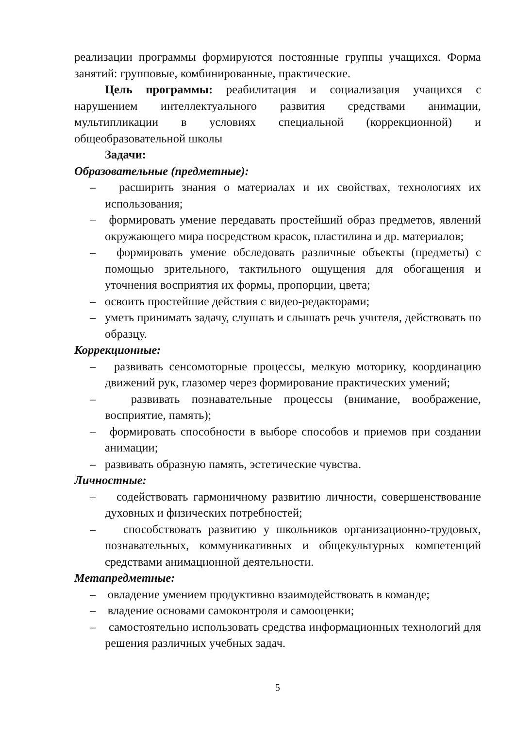реализации программы формируются постоянные группы учащихся. Форма занятий: групповые, комбинированные, практические.
Цель программы: реабилитация и социализация учащихся с нарушением интеллектуального развития средствами анимации, мультипликации в условиях специальной (коррекционной) и общеобразовательной школы
Задачи:
Образовательные (предметные):
– расширить знания о материалах и их свойствах, технологиях их использования;
– формировать умение передавать простейший образ предметов, явлений окружающего мира посредством красок, пластилина и др. материалов;
– формировать умение обследовать различные объекты (предметы) с помощью зрительного, тактильного ощущения для обогащения и уточнения восприятия их формы, пропорции, цвета;
– освоить простейшие действия с видео-редакторами;
– уметь принимать задачу, слушать и слышать речь учителя, действовать по образцу.
Коррекционные:
– развивать сенсомоторные процессы, мелкую моторику, координацию движений рук, глазомер через формирование практических умений;
– развивать познавательные процессы (внимание, воображение, восприятие, память);
– формировать способности в выборе способов и приемов при создании анимации;
– развивать образную память, эстетические чувства.
Личностные:
– содействовать гармоничному развитию личности, совершенствование духовных и физических потребностей;
– способствовать развитию у школьников организационно-трудовых, познавательных, коммуникативных и общекультурных компетенций средствами анимационной деятельности.
Метапредметные:
– овладение умением продуктивно взаимодействовать в команде;
– владение основами самоконтроля и самооценки;
– самостоятельно использовать средства информационных технологий для решения различных учебных задач.
5